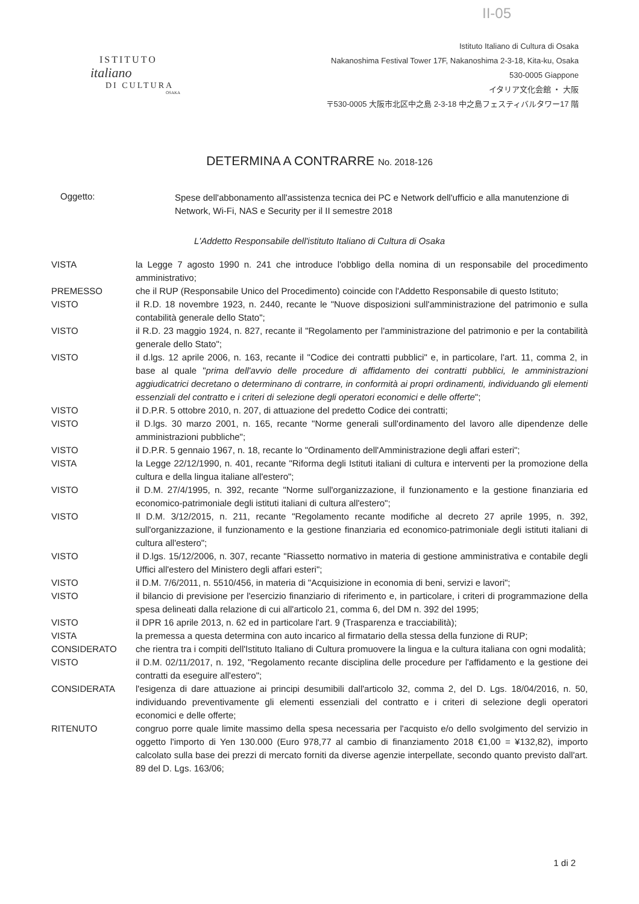II-05
ISTITUTO
italiano
DI CULTURA
OSAKA
Istituto Italiano di Cultura di Osaka
Nakanoshima Festival Tower 17F, Nakanoshima 2-3-18, Kita-ku, Osaka
530-0005 Giappone
イタリア文化会館 ・ 大阪
〒530-0005 大阪市北区中之島 2-3-18 中之島フェスティバルタワー17 階
DETERMINA A CONTRARRE No. 2018-126
Oggetto:
Spese dell'abbonamento all'assistenza tecnica dei PC e Network dell'ufficio e alla manutenzione di Network, Wi-Fi, NAS e Security per il II semestre 2018
L'Addetto Responsabile dell'istituto Italiano di Cultura di Osaka
VISTA la Legge 7 agosto 1990 n. 241 che introduce l'obbligo della nomina di un responsabile del procedimento amministrativo;
PREMESSO che il RUP (Responsabile Unico del Procedimento) coincide con l'Addetto Responsabile di questo Istituto;
VISTO il R.D. 18 novembre 1923, n. 2440, recante le "Nuove disposizioni sull'amministrazione del patrimonio e sulla contabilità generale dello Stato";
VISTO il R.D. 23 maggio 1924, n. 827, recante il "Regolamento per l'amministrazione del patrimonio e per la contabilità generale dello Stato";
VISTO il d.lgs. 12 aprile 2006, n. 163, recante il "Codice dei contratti pubblici" e, in particolare, l'art. 11, comma 2, in base al quale "prima dell'avvio delle procedure di affidamento dei contratti pubblici, le amministrazioni aggiudicatrici decretano o determinano di contrarre, in conformità ai propri ordinamenti, individuando gli elementi essenziali del contratto e i criteri di selezione degli operatori economici e delle offerte";
VISTO il D.P.R. 5 ottobre 2010, n. 207, di attuazione del predetto Codice dei contratti;
VISTO il D.lgs. 30 marzo 2001, n. 165, recante "Norme generali sull'ordinamento del lavoro alle dipendenze delle amministrazioni pubbliche";
VISTO il D.P.R. 5 gennaio 1967, n. 18, recante lo "Ordinamento dell'Amministrazione degli affari esteri";
VISTA la Legge 22/12/1990, n. 401, recante "Riforma degli Istituti italiani di cultura e interventi per la promozione della cultura e della lingua italiane all'estero";
VISTO il D.M. 27/4/1995, n. 392, recante "Norme sull'organizzazione, il funzionamento e la gestione finanziaria ed economico-patrimoniale degli istituti italiani di cultura all'estero";
VISTO Il D.M. 3/12/2015, n. 211, recante "Regolamento recante modifiche al decreto 27 aprile 1995, n. 392, sull'organizzazione, il funzionamento e la gestione finanziaria ed economico-patrimoniale degli istituti italiani di cultura all'estero";
VISTO il D.lgs. 15/12/2006, n. 307, recante "Riassetto normativo in materia di gestione amministrativa e contabile degli Uffici all'estero del Ministero degli affari esteri";
VISTO il D.M. 7/6/2011, n. 5510/456, in materia di "Acquisizione in economia di beni, servizi e lavori";
VISTO il bilancio di previsione per l'esercizio finanziario di riferimento e, in particolare, i criteri di programmazione della spesa delineati dalla relazione di cui all'articolo 21, comma 6, del DM n. 392 del 1995;
VISTO il DPR 16 aprile 2013, n. 62 ed in particolare l'art. 9 (Trasparenza e tracciabilità);
VISTA la premessa a questa determina con auto incarico al firmatario della stessa della funzione di RUP;
CONSIDERATO che rientra tra i compiti dell'Istituto Italiano di Cultura promuovere la lingua e la cultura italiana con ogni modalità;
VISTO il D.M. 02/11/2017, n. 192, "Regolamento recante disciplina delle procedure per l'affidamento e la gestione dei contratti da eseguire all'estero";
CONSIDERATA l'esigenza di dare attuazione ai principi desumibili dall'articolo 32, comma 2, del D. Lgs. 18/04/2016, n. 50, individuando preventivamente gli elementi essenziali del contratto e i criteri di selezione degli operatori economici e delle offerte;
RITENUTO congruo porre quale limite massimo della spesa necessaria per l'acquisto e/o dello svolgimento del servizio in oggetto l'importo di Yen 130.000 (Euro 978,77 al cambio di finanziamento 2018 €1,00 = ¥132,82), importo calcolato sulla base dei prezzi di mercato forniti da diverse agenzie interpellate, secondo quanto previsto dall'art. 89 del D. Lgs. 163/06;
1 di 2